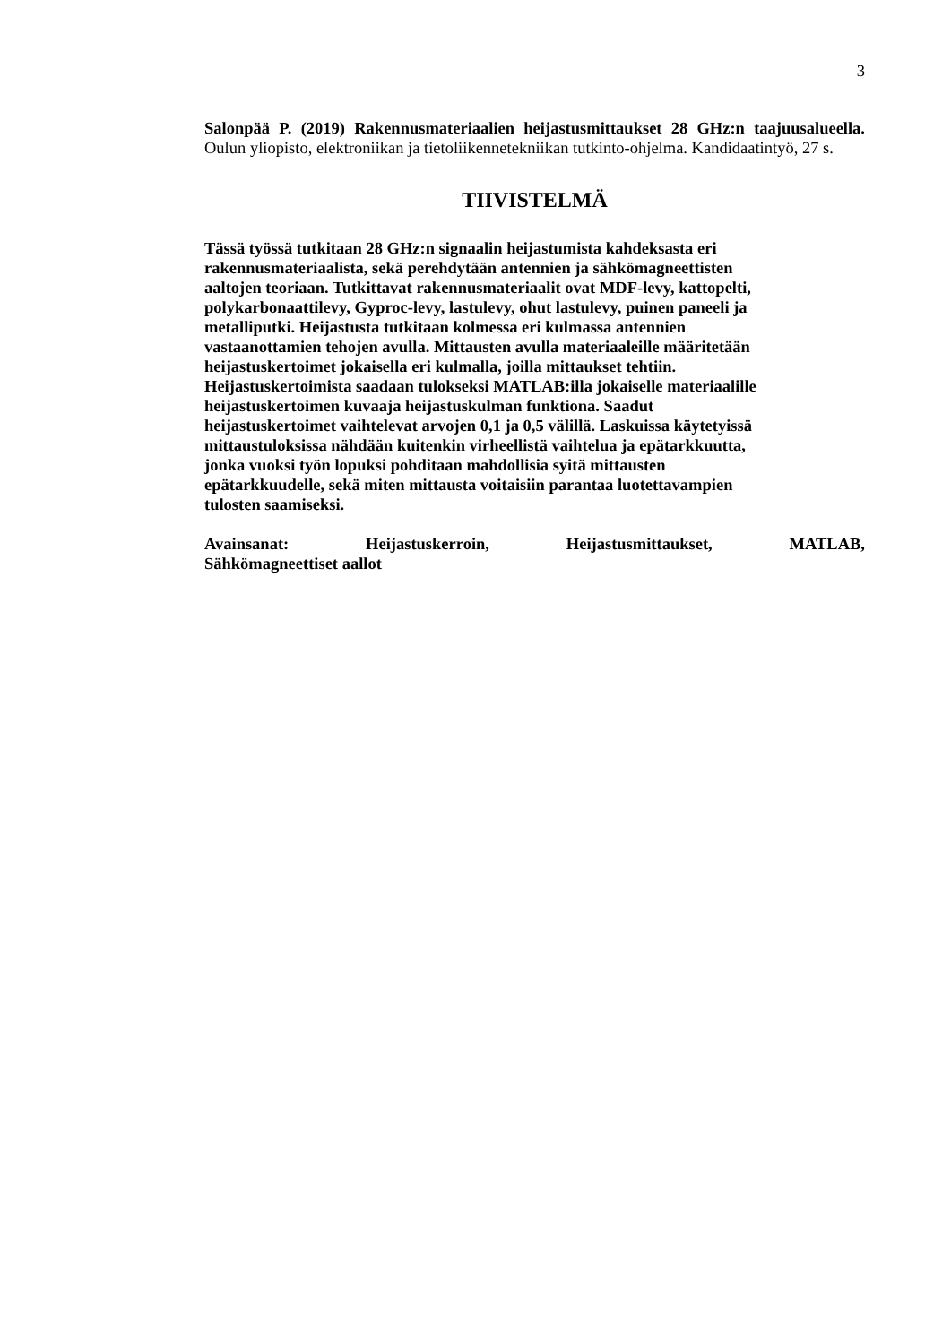3
Salonpää P. (2019) Rakennusmateriaalien heijastusmittaukset 28 GHz:n taajuusalueella. Oulun yliopisto, elektroniikan ja tietoliikennetekniikan tutkinto-ohjelma. Kandidaatintyö, 27 s.
TIIVISTELMÄ
Tässä työssä tutkitaan 28 GHz:n signaalin heijastumista kahdeksasta eri
rakennusmateriaalista, sekä perehdytään antennien ja sähkömagneettisten
aaltojen teoriaan. Tutkittavat rakennusmateriaalit ovat MDF-levy, kattopelti,
polykarbonaattilevy, Gyproc-levy, lastulevy, ohut lastulevy, puinen paneeli ja
metalliputki. Heijastusta tutkitaan kolmessa eri kulmassa antennien
vastaanottamien tehojen avulla. Mittausten avulla materiaaleille määritetään
heijastuskertoimet jokaisella eri kulmalla, joilla mittaukset tehtiin.
Heijastuskertoimista saadaan tulokseksi MATLAB:illa jokaiselle materiaalille
heijastuskertoimen kuvaaja heijastuskulman funktiona. Saadut
heijastuskertoimet vaihtelevat arvojen 0,1 ja 0,5 välillä. Laskuissa käytetyissä
mittaustuloksissa nähdään kuitenkin virheellistä vaihtelua ja epätarkkuutta,
jonka vuoksi työn lopuksi pohditaan mahdollisia syitä mittausten
epätarkkuudelle, sekä miten mittausta voitaisiin parantaa luotettavampien
tulosten saamiseksi.
Avainsanat: Heijastuskerroin, Heijastusmittaukset, MATLAB,
Sähkömagneettiset aallot